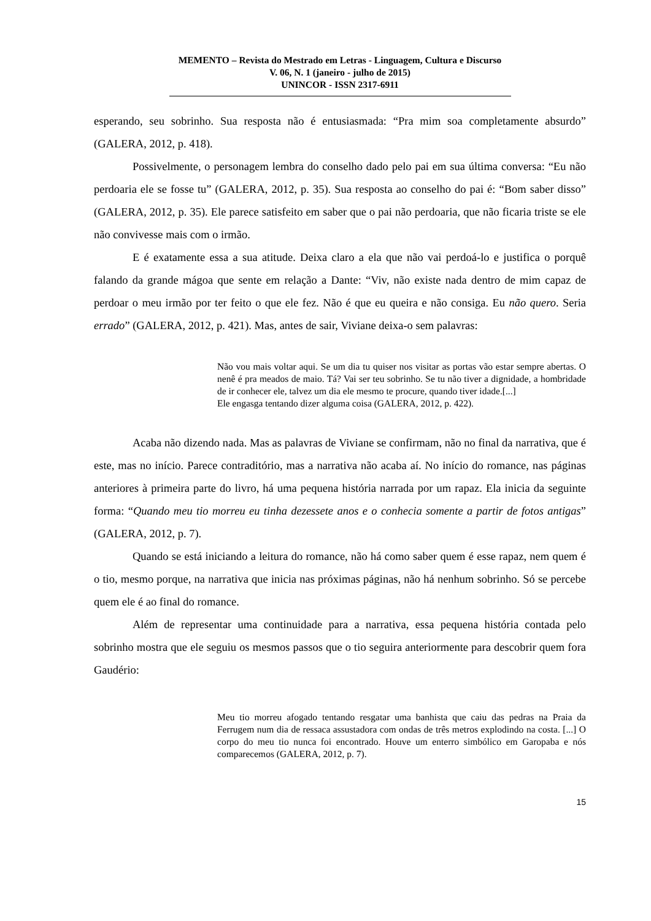MEMENTO – Revista do Mestrado em Letras - Linguagem, Cultura e Discurso
V. 06, N. 1 (janeiro - julho de 2015)
UNINCOR - ISSN 2317-6911
esperando, seu sobrinho. Sua resposta não é entusiasmada: “Pra mim soa completamente absurdo” (GALERA, 2012, p. 418).
Possivelmente, o personagem lembra do conselho dado pelo pai em sua última conversa: “Eu não perdoaria ele se fosse tu” (GALERA, 2012, p. 35). Sua resposta ao conselho do pai é: “Bom saber disso” (GALERA, 2012, p. 35). Ele parece satisfeito em saber que o pai não perdoaria, que não ficaria triste se ele não convivesse mais com o irmão.
E é exatamente essa a sua atitude. Deixa claro a ela que não vai perdoá-lo e justifica o porquê falando da grande mágoa que sente em relação a Dante: “Viv, não existe nada dentro de mim capaz de perdoar o meu irmão por ter feito o que ele fez. Não é que eu queira e não consiga. Eu não quero. Seria errado” (GALERA, 2012, p. 421). Mas, antes de sair, Viviane deixa-o sem palavras:
Não vou mais voltar aqui. Se um dia tu quiser nos visitar as portas vão estar sempre abertas. O nenê é pra meados de maio. Tá? Vai ser teu sobrinho. Se tu não tiver a dignidade, a hombridade de ir conhecer ele, talvez um dia ele mesmo te procure, quando tiver idade.[...]
Ele engasga tentando dizer alguma coisa (GALERA, 2012, p. 422).
Acaba não dizendo nada. Mas as palavras de Viviane se confirmam, não no final da narrativa, que é este, mas no início. Parece contraditório, mas a narrativa não acaba aí. No início do romance, nas páginas anteriores à primeira parte do livro, há uma pequena história narrada por um rapaz. Ela inicia da seguinte forma: “Quando meu tio morreu eu tinha dezessete anos e o conhecia somente a partir de fotos antigas” (GALERA, 2012, p. 7).
Quando se está iniciando a leitura do romance, não há como saber quem é esse rapaz, nem quem é o tio, mesmo porque, na narrativa que inicia nas próximas páginas, não há nenhum sobrinho. Só se percebe quem ele é ao final do romance.
Além de representar uma continuidade para a narrativa, essa pequena história contada pelo sobrinho mostra que ele seguiu os mesmos passos que o tio seguira anteriormente para descobrir quem fora Gaudério:
Meu tio morreu afogado tentando resgatar uma banhista que caiu das pedras na Praia da Ferrugem num dia de ressaca assustadora com ondas de três metros explodindo na costa. [...] O corpo do meu tio nunca foi encontrado. Houve um enterro simbólico em Garopaba e nós comparecemos (GALERA, 2012, p. 7).
15